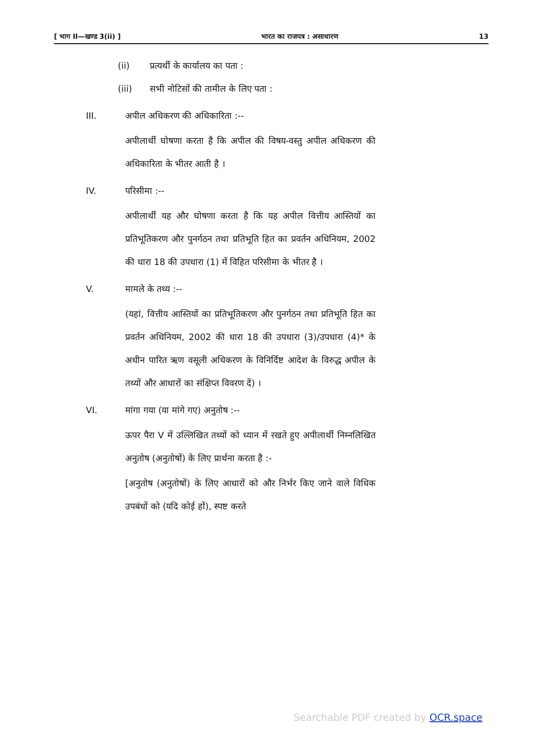[ भाग II—खण्ड 3(ii) ] भारत का राजपत्र : असाधारण 13
(ii) प्रत्यर्थी के कार्यालय का पता :
(iii) सभी नोटिसों की तामील के लिए पता :
III. अपील अधिकरण की अधिकारिता :--
अपीलार्थी घोषणा करता है कि अपील की विषय-वस्तु अपील अधिकरण की अधिकारिता के भीतर आती है ।
IV. परिसीमा :--
अपीलार्थी यह और घोषणा करता है कि यह अपील वित्तीय आस्तियों का प्रतिभूतिकरण और पुनर्गठन तथा प्रतिभूति हित का प्रवर्तन अधिनियम, 2002 की धारा 18 की उपधारा (1) में विहित परिसीमा के भीतर है ।
V. मामले के तथ्य :--
(यहां, वित्तीय आस्तियों का प्रतिभूतिकरण और पुनर्गठन तथा प्रतिभूति हित का प्रवर्तन अधिनियम, 2002 की धारा 18 की उपधारा (3)/उपधारा (4)* के अधीन पारित ऋण वसूली अधिकरण के विनिर्दिष्ट आदेश के विरुद्ध अपील के तथ्यों और आधारों का संक्षिप्त विवरण दें) ।
VI. मांगा गया (या मांगे गए) अनुतोष :--
ऊपर पैरा V में उल्लिखित तथ्यों को ध्यान में रखते हुए अपीलार्थी निम्नलिखित अनुतोष (अनुतोषों) के लिए प्रार्थना करता है :-
[अनुतोष (अनुतोषों) के लिए आधारों को और निर्भर किए जाने वाले विधिक उपबंधों को (यदि कोई हों), स्पष्ट करते
Searchable PDF created by OCR.space